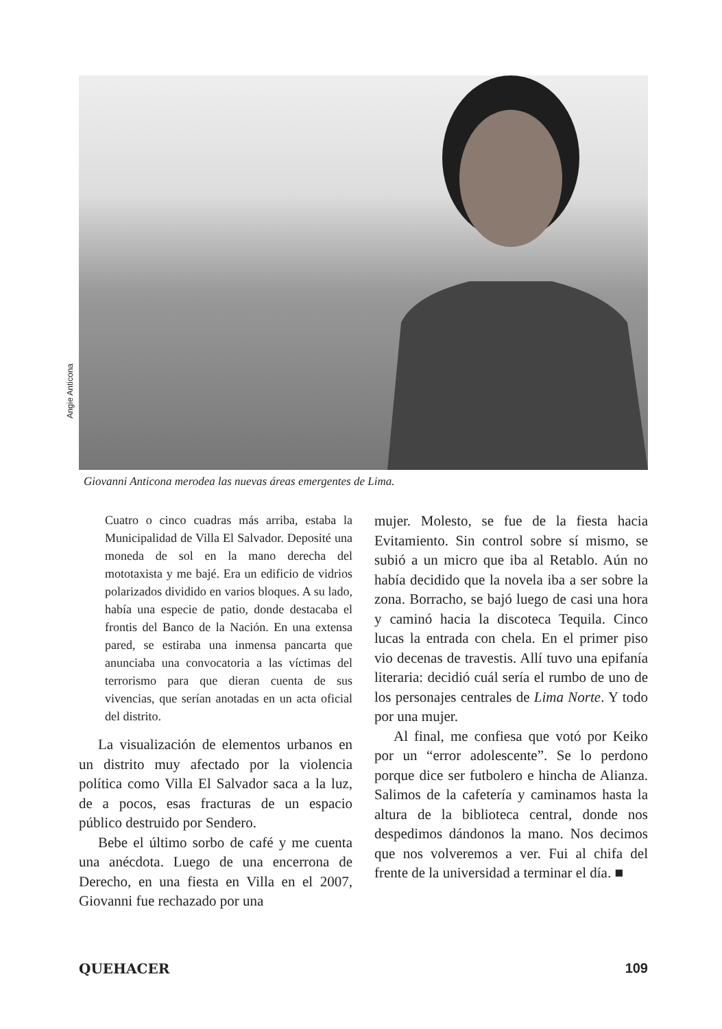Angie Anticona
Giovanni Anticona merodea las nuevas áreas emergentes de Lima.
Cuatro o cinco cuadras más arriba, estaba la Municipalidad de Villa El Salvador. Deposité una moneda de sol en la mano derecha del mototaxista y me bajé. Era un edificio de vidrios polarizados dividido en varios bloques. A su lado, había una especie de patio, donde destacaba el frontis del Banco de la Nación. En una extensa pared, se estiraba una inmensa pancarta que anunciaba una convocatoria a las víctimas del terrorismo para que dieran cuenta de sus vivencias, que serían anotadas en un acta oficial del distrito.
La visualización de elementos urbanos en un distrito muy afectado por la violencia política como Villa El Salvador saca a la luz, de a pocos, esas fracturas de un espacio público destruido por Sendero.
Bebe el último sorbo de café y me cuenta una anécdota. Luego de una encerrona de Derecho, en una fiesta en Villa en el 2007, Giovanni fue rechazado por una
mujer. Molesto, se fue de la fiesta hacia Evitamiento. Sin control sobre sí mismo, se subió a un micro que iba al Retablo. Aún no había decidido que la novela iba a ser sobre la zona. Borracho, se bajó luego de casi una hora y caminó hacia la discoteca Tequila. Cinco lucas la entrada con chela. En el primer piso vio decenas de travestis. Allí tuvo una epifanía literaria: decidió cuál sería el rumbo de uno de los personajes centrales de Lima Norte. Y todo por una mujer.
Al final, me confiesa que votó por Keiko por un “error adolescente”. Se lo perdono porque dice ser futbolero e hincha de Alianza. Salimos de la cafetería y caminamos hasta la altura de la biblioteca central, donde nos despedimos dándonos la mano. Nos decimos que nos volveremos a ver. Fui al chifa del frente de la universidad a terminar el día. ■
QUEHACER 109